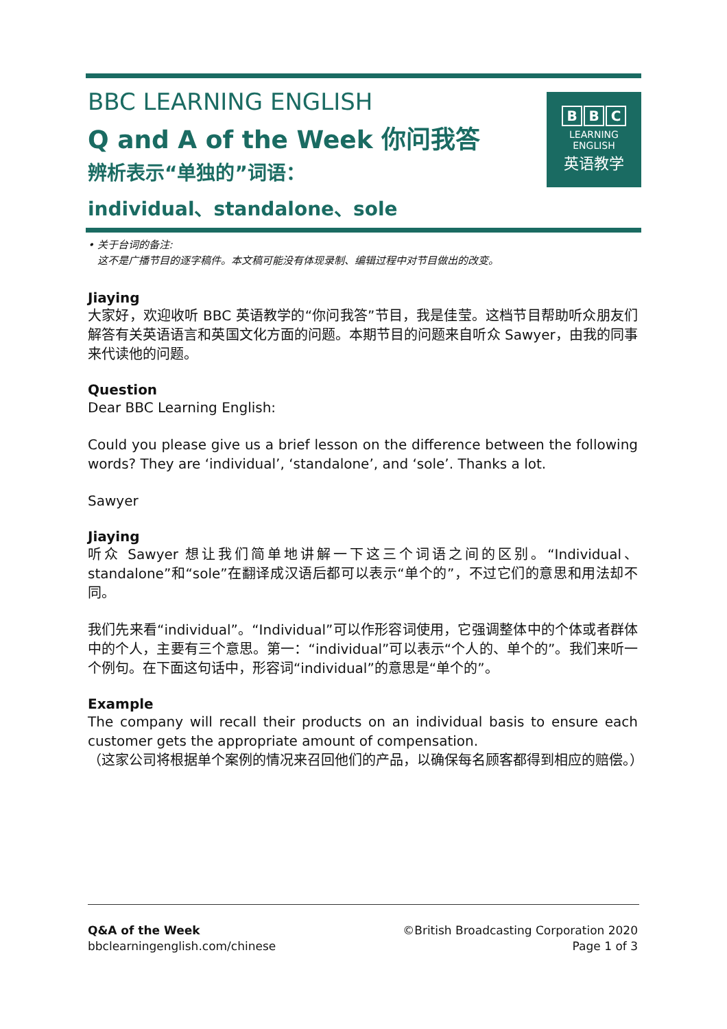BBC LEARNING ENGLISH
Q and A of the Week 你问我答
辨析表示“单独的”词语：
individual、standalone、sole
B B C
LEARNING
ENGLISH
英语教学
• 关于台词的备注:
这不是广播节目的逐字稿件。本文稿可能没有体现录制、编辑过程中对节目做出的改变。
Jiaying
大家好，欢迎收听 BBC 英语教学的“你问我答”节目，我是佳莹。这档节目帮助听众朋友们解答有关英语语言和英国文化方面的问题。本期节目的问题来自听众 Sawyer，由我的同事来代读他的问题。
Question
Dear BBC Learning English:
Could you please give us a brief lesson on the difference between the following words? They are ‘individual’, ‘standalone’, and ‘sole’. Thanks a lot.
Sawyer
Jiaying
听众 Sawyer 想让我们简单地讲解一下这三个词语之间的区别。“Individual、standalone”和“sole”在翻译成汉语后都可以表示“单个的”，不过它们的意思和用法却不同。
我们先来看“individual”。“Individual”可以作形容词使用，它强调整体中的个体或者群体中的个人，主要有三个意思。第一：“individual”可以表示“个人的、单个的”。我们来听一个例句。在下面这句话中，形容词“individual”的意思是“单个的”。
Example
The company will recall their products on an individual basis to ensure each customer gets the appropriate amount of compensation.
（这家公司将根据单个案例的情况来召回他们的产品，以确保每名顾客都得到相应的赔偿。）
Q&A of the Week
bbclearningenglish.com/chinese
©British Broadcasting Corporation 2020
Page 1 of 3